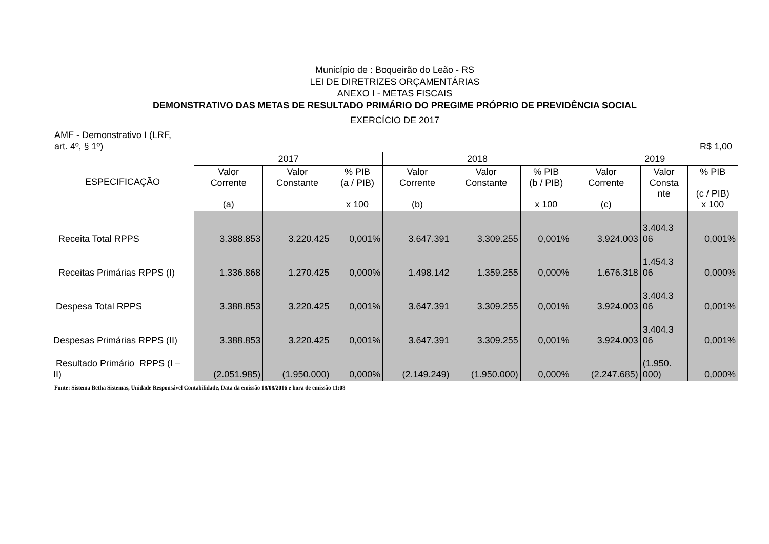Município de : Boqueirão do Leão - RS
LEI DE DIRETRIZES ORÇAMENTÁRIAS
ANEXO I - METAS FISCAIS
DEMONSTRATIVO DAS METAS DE RESULTADO PRIMÁRIO DO PREGIME PRÓPRIO DE PREVIDÊNCIA SOCIAL
EXERCÍCIO DE 2017
AMF - Demonstrativo I (LRF,
art. 4º, § 1º) R$ 1,00
| ESPECIFICAÇÃO | 2017 | | | 2018 | | | 2019 | | |
| --- | --- | --- | --- | --- | --- | --- | --- | --- | --- |
| | Valor Corrente (a) | Valor Constante | % PIB (a / PIB) x 100 | Valor Corrente (b) | Valor Constante | % PIB (b / PIB) x 100 | Valor Corrente (c) | Valor Consta nte | % PIB (c / PIB) x 100 |
| Receita Total RPPS | 3.388.853 | 3.220.425 | 0,001% | 3.647.391 | 3.309.255 | 0,001% | 3.924.003 | 3.404.3 06 | 0,001% |
| Receitas Primárias RPPS (I) | 1.336.868 | 1.270.425 | 0,000% | 1.498.142 | 1.359.255 | 0,000% | 1.676.318 | 1.454.3 06 | 0,000% |
| Despesa Total RPPS | 3.388.853 | 3.220.425 | 0,001% | 3.647.391 | 3.309.255 | 0,001% | 3.924.003 | 3.404.3 06 | 0,001% |
| Despesas Primárias RPPS (II) | 3.388.853 | 3.220.425 | 0,001% | 3.647.391 | 3.309.255 | 0,001% | 3.924.003 | 3.404.3 06 | 0,001% |
| Resultado Primário RPPS (I – II) | (2.051.985) | (1.950.000) | 0,000% | (2.149.249) | (1.950.000) | 0,000% | (2.247.685) | (1.950. 000) | 0,000% |
Fonte: Sistema Betha Sistemas, Unidade Responsável Contabilidade, Data da emissão 18/08/2016 e hora de emissão 11:08